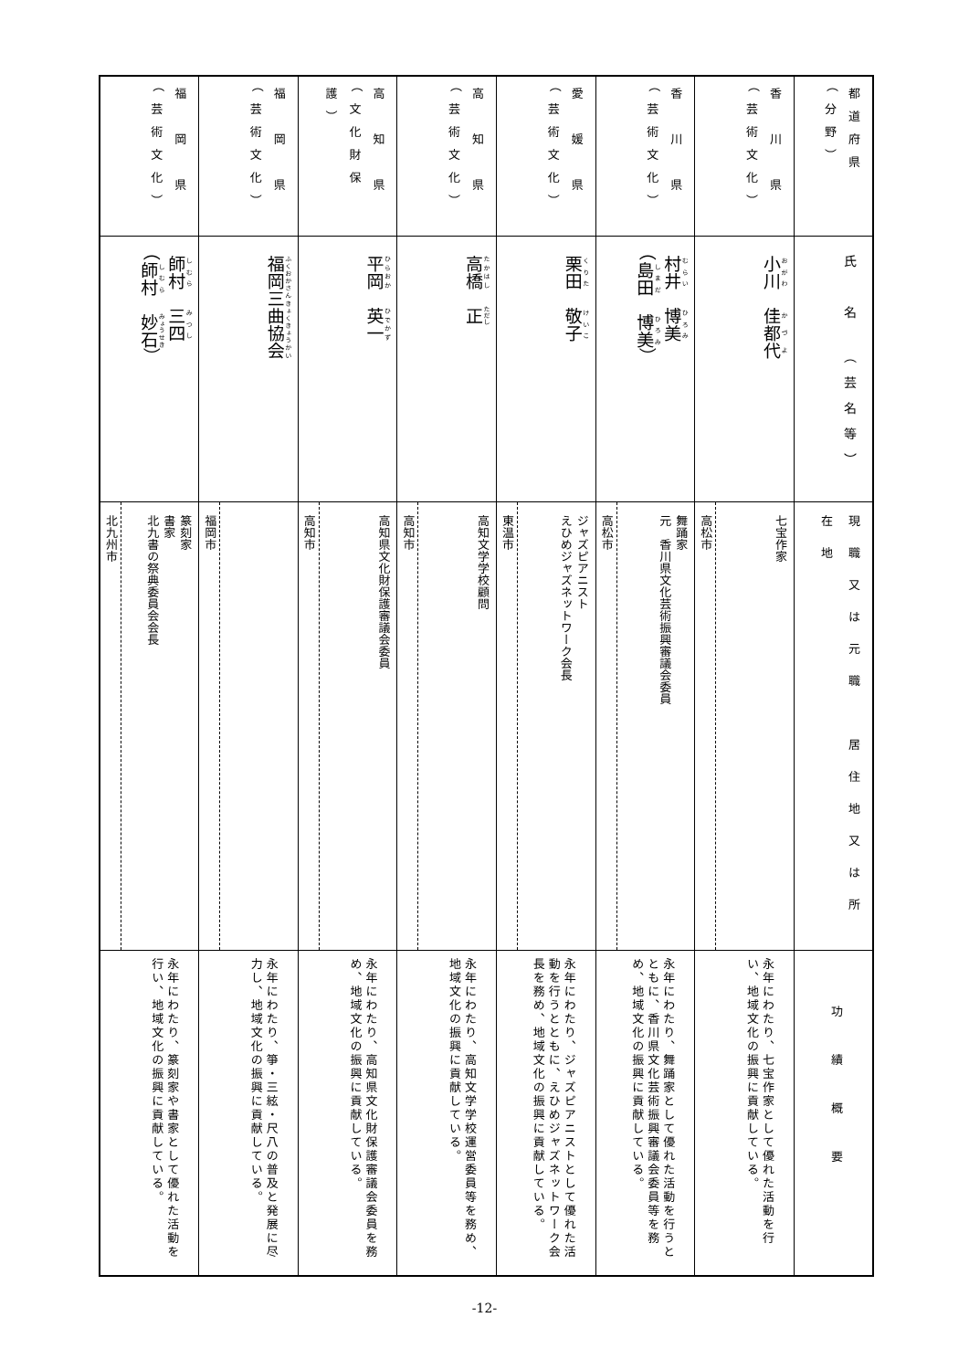| 都道府県 （分野） | 香 川 県 （芸術文化） | 香 川 県 （芸術文化） | 愛 媛 県 （芸術文化） | 高 知 県 （芸術文化） | 高 知 県 （文化財保護） | 福 岡 県 （芸術文化） | 福 岡 県 （芸術文化） |
| 氏 名 （芸名等） | 小川 佳都代 | 村井 博美 （ 島田 博美 ） | 栗田 敬子 | 高橋 正 | 平岡 英一 | 福岡三曲協会 | 師村 三四 （ 師村 妙石 ） |
| 現職又は元職 居住地又は所在地 | 七宝作家 高松市 | 舞踊家 元 香川県文化芸術振興審議会委員 高松市 | ジャズピアニスト えひめジャズネットワーク会長 東温市 | 高知文学学校顧問 高知市 | 高知県文化財保護審議会委員 高知市 | 福岡市 | 篆刻家 書家 北九書の祭典委員会会長 北九州市 |
| 功績概要 | 永年にわたり、七宝作家として優れた活動を行い、地域文化の振興に貢献している。 | 永年にわたり、舞踊家として優れた活動を行うとともに、香川県文化芸術振興審議会委員等を務め、地域文化の振興に貢献している。 | 永年にわたり、ジャズピアニストとして優れた活動を行うとともに、えひめジャズネットワーク会長を務め、地域文化の振興に貢献している。 | 永年にわたり、高知文学学校運営委員等を務め、地域文化の振興に貢献している。 | 永年にわたり、高知県文化財保護審議会委員を務め、地域文化の振興に貢献している。 | 永年にわたり、箏・三絃・尺八の普及と発展に尽力し、地域文化の振興に貢献している。 | 永年にわたり、篆刻家や書家として優れた活動を行い、地域文化の振興に貢献している。 |
-12-